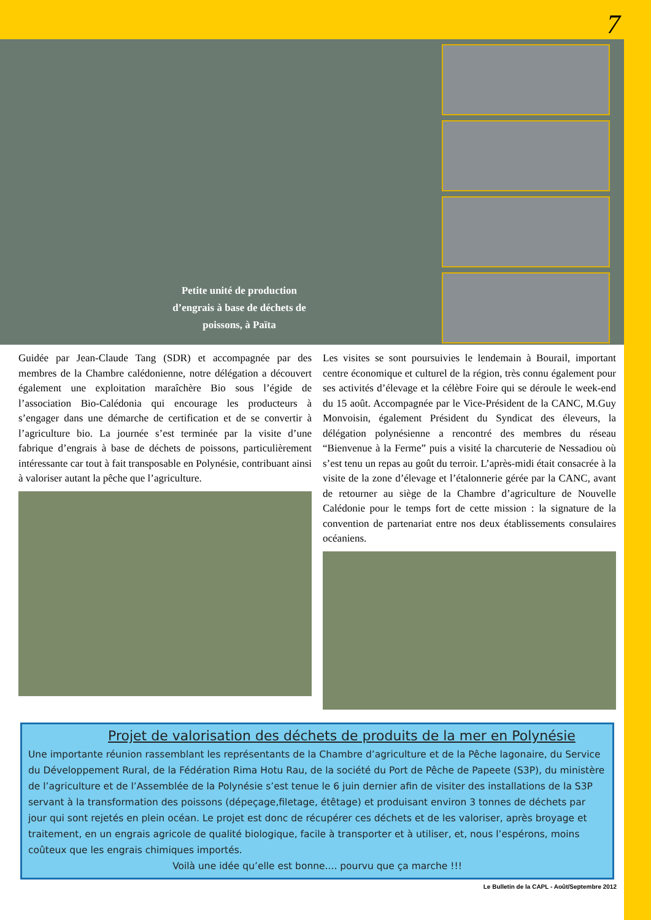7
Petite unité de production d’engrais à base de déchets de poissons, à Païta
Guidée par Jean-Claude Tang (SDR) et accompagnée par des membres de la Chambre calédonienne, notre délégation a découvert également une exploitation maraîchère Bio sous l’égide de l’association Bio-Calédonia qui encourage les producteurs à s’engager dans une démarche de certification et de se convertir à l’agriculture bio. La journée s’est terminée par la visite d’une fabrique d’engrais à base de déchets de poissons, particulièrement intéressante car tout à fait transposable en Polynésie, contribuant ainsi à valoriser autant la pêche que l’agriculture.
Les visites se sont poursuivies le lendemain à Bourail, important centre économique et culturel de la région, très connu également pour ses activités d’élevage et la célèbre Foire qui se déroule le week-end du 15 août. Accompagnée par le Vice-Président de la CANC, M.Guy Monvoisin, également Président du Syndicat des éleveurs, la délégation polynésienne a rencontré des membres du réseau “Bienvenue à la Ferme” puis a visité la charcuterie de Nessadiou où s’est tenu un repas au goût du terroir. L’après-midi était consacrée à la visite de la zone d’élevage et l’étalonnerie gérée par la CANC, avant de retourner au siège de la Chambre d’agriculture de Nouvelle Calédonie pour le temps fort de cette mission : la signature de la convention de partenariat entre nos deux établissements consulaires océaniens.
Projet de valorisation des déchets de produits de la mer en Polynésie
Une importante réunion rassemblant les représentants de la Chambre d’agriculture et de la Pêche lagonaire, du Service du Développement Rural, de la Fédération Rima Hotu Rau, de la société du Port de Pêche de Papeete (S3P), du ministère de l’agriculture et de l’Assemblée de la Polynésie s’est tenue le 6 juin dernier afin de visiter des installations de la S3P servant à la transformation des poissons (dépeçage,filetage, étêtage) et produisant environ 3 tonnes de déchets par jour qui sont rejetés en plein océan. Le projet est donc de récupérer ces déchets et de les valoriser, après broyage et traitement, en un engrais agricole de qualité biologique, facile à transporter et à utiliser, et, nous l’espérons, moins coûteux que les engrais chimiques importés.
Voilà une idée qu’elle est bonne.... pourvu que ça marche !!!
Le Bulletin de la CAPL - Août/Septembre 2012